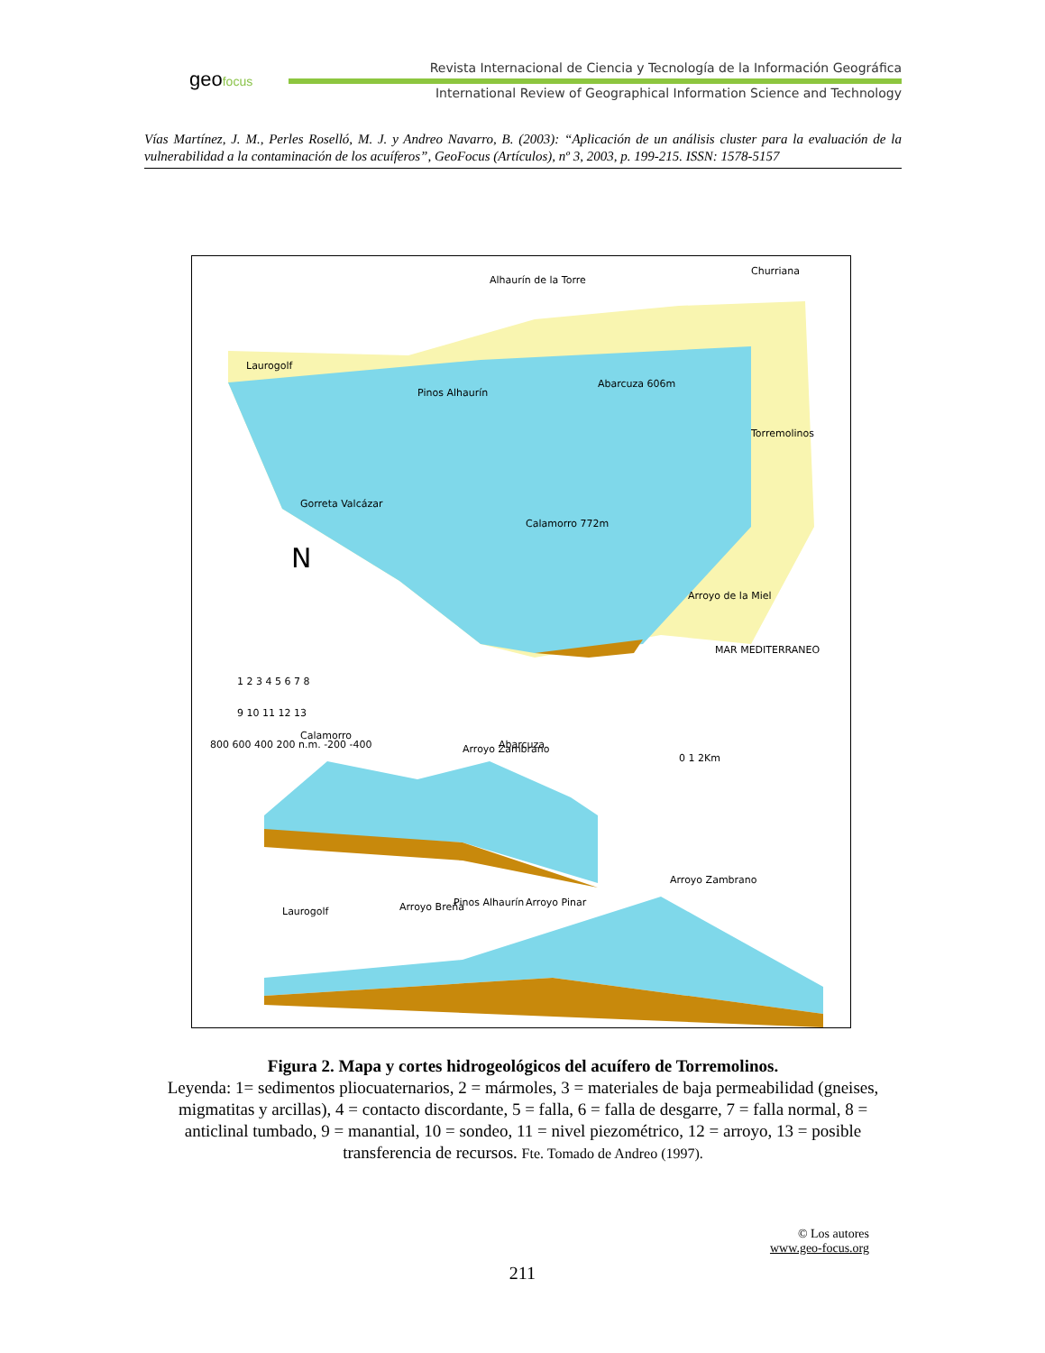geofocus
Revista Internacional de Ciencia y Tecnología de la Información Geográfica
International Review of Geographical Information Science and Technology
Vías Martínez, J. M., Perles Roselló, M. J. y Andreo Navarro, B. (2003): “Aplicación de un análisis cluster para la evaluación de la vulnerabilidad a la contaminación de los acuíferos”, GeoFocus (Artículos), nº 3, 2003, p. 199-215. ISSN: 1578-5157
Alhaurín de la Torre
Churriana
Gorreta Valcázar
Calamorro 772m
Torremolinos
Arroyo de la Miel
Abarcuza 606m
Pinos Alhaurín
Laurogolf
MAR MEDITERRANEO
N
1 2 3 4 5 6 7 8
9 10 11 12 13
Calamorro
Arroyo Zambrano
Abarcuza
0 1 2Km
800 600 400 200 n.m. -200 -400
Laurogolf
Arroyo Breña
Pinos Alhaurín
Arroyo Pinar
Arroyo Zambrano
Figura 2. Mapa y cortes hidrogeológicos del acuífero de Torremolinos.
Leyenda: 1= sedimentos pliocuaternarios, 2 = mármoles, 3 = materiales de baja permeabilidad (gneises, migmatitas y arcillas), 4 = contacto discordante, 5 = falla, 6 = falla de desgarre, 7 = falla normal, 8 = anticlinal tumbado, 9 = manantial, 10 = sondeo, 11 = nivel piezométrico, 12 = arroyo, 13 = posible transferencia de recursos. Fte. Tomado de Andreo (1997).
© Los autores
www.geo-focus.org
211